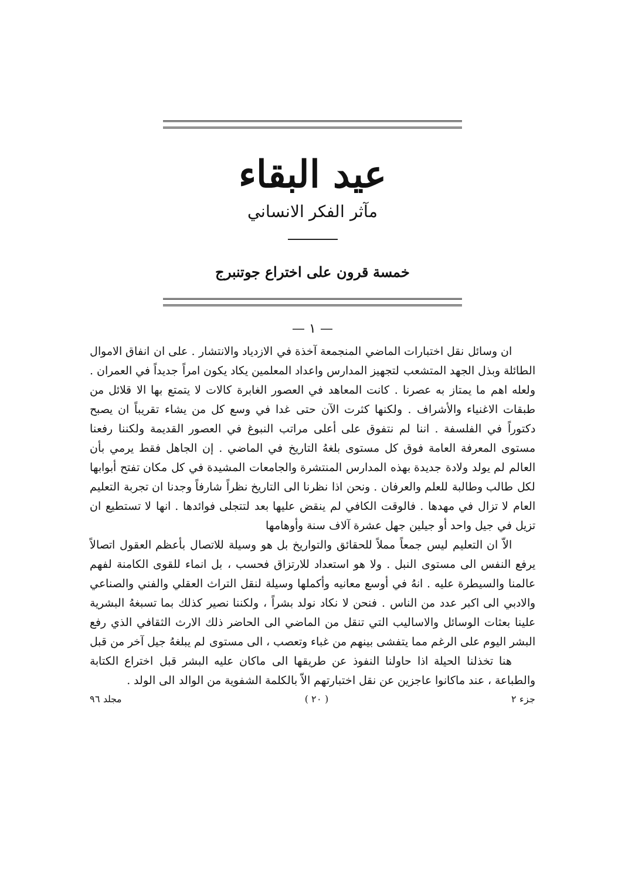عيد البقاء
مآثر الفكر الانساني
خمسة قرون على اختراع جوتنبرج
— ١ —
ان وسائل نقل اختبارات الماضي المنجمعة آخذة في الازدياد والانتشار . على ان انفاق الاموال الطائلة وبذل الجهد المتشعب لتجهيز المدارس واعداد المعلمين يكاد يكون امراً جديداً في العمران . ولعله اهم ما يمتاز به عصرنا . كانت المعاهد في العصور الغابرة كالات لا يتمتع بها الا قلائل من طبقات الاغنياء والأشراف . ولكنها كثرت الآن حتى غدا في وسع كل من يشاء تقريباً ان يصبح دكتوراً في الفلسفة . اننا لم نتفوق على أعلى مراتب النبوغ في العصور القديمة ولكننا رفعنا مستوى المعرفة العامة فوق كل مستوى بلغهُ التاريخ في الماضي . إن الجاهل فقط يرمي بأن العالم لم يولد ولادة جديدة بهذه المدارس المنتشرة والجامعات المشيدة في كل مكان تفتح أبوابها لكل طالب وطالبة للعلم والعرفان . ونحن اذا نظرنا الى التاريخ نظراً شارفاً وجدنا ان تجربة التعليم العام لا تزال في مهدها . فالوقت الكافي لم ينقض عليها بعد لتتجلى فوائدها . انها لا تستطيع ان تزيل في جيل واحد أو جيلين جهل عشرة آلاف سنة وأوهامها
الاّ ان التعليم ليس جمعاً مملاً للحقائق والتواريخ بل هو وسيلة للاتصال بأعظم العقول اتصالاً يرفع النفس الى مستوى النبل . ولا هو استعداد للارتزاق فحسب ، بل انماء للقوى الكامنة لفهم عالمنا والسيطرة عليه . انهُ في أوسع معانيه وأكملها وسيلة لنقل التراث العقلي والفني والصناعي والادبي الى اكبر عدد من الناس . فنحن لا نكاد نولد بشراً ، ولكننا نصير كذلك بما تسبغهُ البشرية علينا بعثات الوسائل والاساليب التي تنقل من الماضي الى الحاضر ذلك الارث الثقافي الذي رفع البشر اليوم على الرغم مما يتفشى بينهم من غباء وتعصب ، الى مستوى لم يبلغهُ جيل آخر من قبل
هنا تخذلنا الحيلة اذا حاولنا النفوذ عن طريقها الى ماكان عليه البشر قبل اختراع الكتابة والطباعة ، عند ماكانوا عاجزين عن نقل اختبارتهم الاّ بالكلمة الشفوية من الوالد الى الولد .
جزء ٢ ( ٢٠ ) مجلد ٩٦